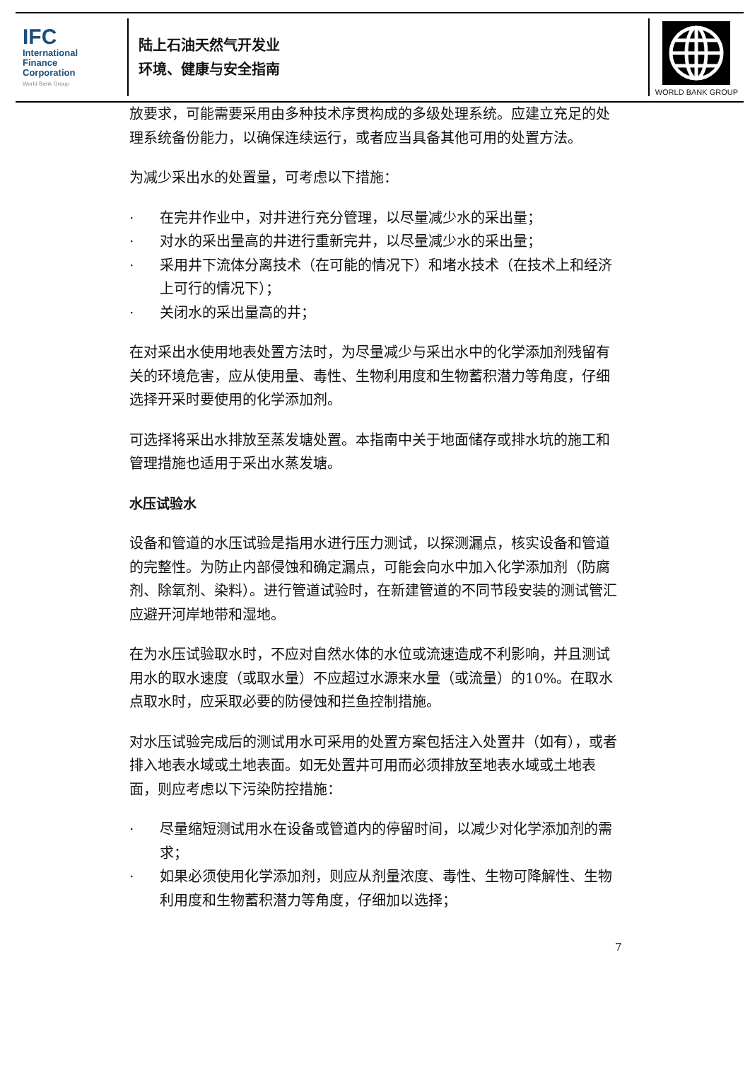IFC
International
Finance
Corporation
World Bank Group
陆上石油天然气开发业
环境、健康与安全指南
WORLD BANK GROUP
放要求，可能需要采用由多种技术序贯构成的多级处理系统。应建立充足的处理系统备份能力，以确保连续运行，或者应当具备其他可用的处置方法。
为减少采出水的处置量，可考虑以下措施：
· 在完井作业中，对井进行充分管理，以尽量减少水的采出量；
· 对水的采出量高的井进行重新完井，以尽量减少水的采出量；
· 采用井下流体分离技术（在可能的情况下）和堵水技术（在技术上和经济上可行的情况下）；
· 关闭水的采出量高的井；
在对采出水使用地表处置方法时，为尽量减少与采出水中的化学添加剂残留有关的环境危害，应从使用量、毒性、生物利用度和生物蓄积潜力等角度，仔细选择开采时要使用的化学添加剂。
可选择将采出水排放至蒸发塘处置。本指南中关于地面储存或排水坑的施工和管理措施也适用于采出水蒸发塘。
水压试验水
设备和管道的水压试验是指用水进行压力测试，以探测漏点，核实设备和管道的完整性。为防止内部侵蚀和确定漏点，可能会向水中加入化学添加剂（防腐剂、除氧剂、染料）。进行管道试验时，在新建管道的不同节段安装的测试管汇应避开河岸地带和湿地。
在为水压试验取水时，不应对自然水体的水位或流速造成不利影响，并且测试用水的取水速度（或取水量）不应超过水源来水量（或流量）的10%。在取水点取水时，应采取必要的防侵蚀和拦鱼控制措施。
对水压试验完成后的测试用水可采用的处置方案包括注入处置井（如有），或者排入地表水域或土地表面。如无处置井可用而必须排放至地表水域或土地表面，则应考虑以下污染防控措施：
· 尽量缩短测试用水在设备或管道内的停留时间，以减少对化学添加剂的需求；
· 如果必须使用化学添加剂，则应从剂量浓度、毒性、生物可降解性、生物利用度和生物蓄积潜力等角度，仔细加以选择；
7